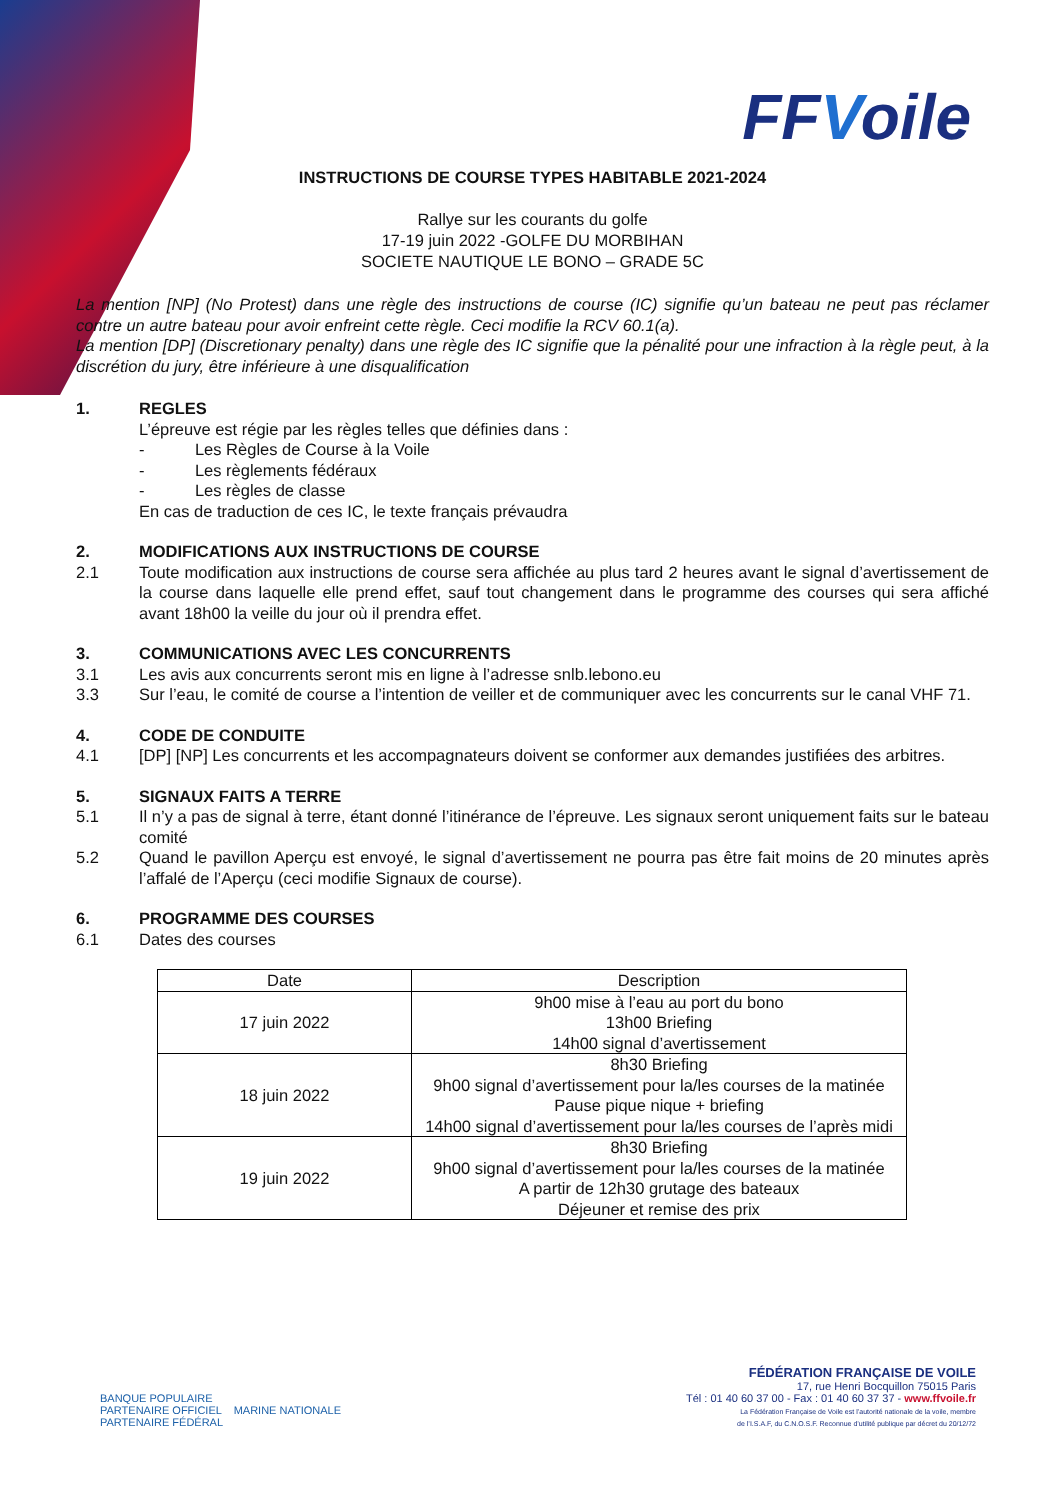FFVoile
INSTRUCTIONS DE COURSE TYPES HABITABLE 2021-2024
Rallye sur les courants du golfe
17-19 juin 2022 -GOLFE DU MORBIHAN
SOCIETE NAUTIQUE LE BONO – GRADE 5C
La mention [NP] (No Protest) dans une règle des instructions de course (IC) signifie qu’un bateau ne peut pas réclamer contre un autre bateau pour avoir enfreint cette règle. Ceci modifie la RCV 60.1(a).
La mention [DP] (Discretionary penalty) dans une règle des IC signifie que la pénalité pour une infraction à la règle peut, à la discrétion du jury, être inférieure à une disqualification
1. REGLES
L’épreuve est régie par les règles telles que définies dans :
- Les Règles de Course à la Voile
- Les règlements fédéraux
- Les règles de classe
En cas de traduction de ces IC, le texte français prévaudra
2. MODIFICATIONS AUX INSTRUCTIONS DE COURSE
2.1 Toute modification aux instructions de course sera affichée au plus tard 2 heures avant le signal d’avertissement de la course dans laquelle elle prend effet, sauf tout changement dans le programme des courses qui sera affiché avant 18h00 la veille du jour où il prendra effet.
3. COMMUNICATIONS AVEC LES CONCURRENTS
3.1 Les avis aux concurrents seront mis en ligne à l’adresse snlb.lebono.eu
3.3 Sur l’eau, le comité de course a l’intention de veiller et de communiquer avec les concurrents sur le canal VHF 71.
4. CODE DE CONDUITE
4.1 [DP] [NP] Les concurrents et les accompagnateurs doivent se conformer aux demandes justifiées des arbitres.
5. SIGNAUX FAITS A TERRE
5.1 Il n’y a pas de signal à terre, étant donné l’itinérance de l’épreuve. Les signaux seront uniquement faits sur le bateau comité
5.2 Quand le pavillon Aperçu est envoyé, le signal d’avertissement ne pourra pas être fait moins de 20 minutes après l’affalé de l’Aperçu (ceci modifie Signaux de course).
6. PROGRAMME DES COURSES
6.1 Dates des courses
| Date | Description |
| --- | --- |
| 17 juin 2022 | 9h00 mise à l’eau au port du bono 13h00 Briefing 14h00 signal d’avertissement |
| 18 juin 2022 | 8h30 Briefing 9h00 signal d’avertissement pour la/les courses de la matinée Pause pique nique + briefing 14h00 signal d’avertissement pour la/les courses de l’après midi |
| 19 juin 2022 | 8h30 Briefing 9h00 signal d’avertissement pour la/les courses de la matinée A partir de 12h30 grutage des bateaux Déjeuner et remise des prix |
BANQUE POPULAIRE
PARTENAIRE OFFICIEL MARINE NATIONALE
PARTENAIRE FÉDÉRAL
FÉDÉRATION FRANÇAISE DE VOILE
17, rue Henri Bocquillon 75015 Paris
Tél : 01 40 60 37 00 - Fax : 01 40 60 37 37 - www.ffvoile.fr
La Fédération Française de Voile est l’autorité nationale de la voile, membre
de l’I.S.A.F, du C.N.O.S.F. Reconnue d’utilité publique par décret du 20/12/72